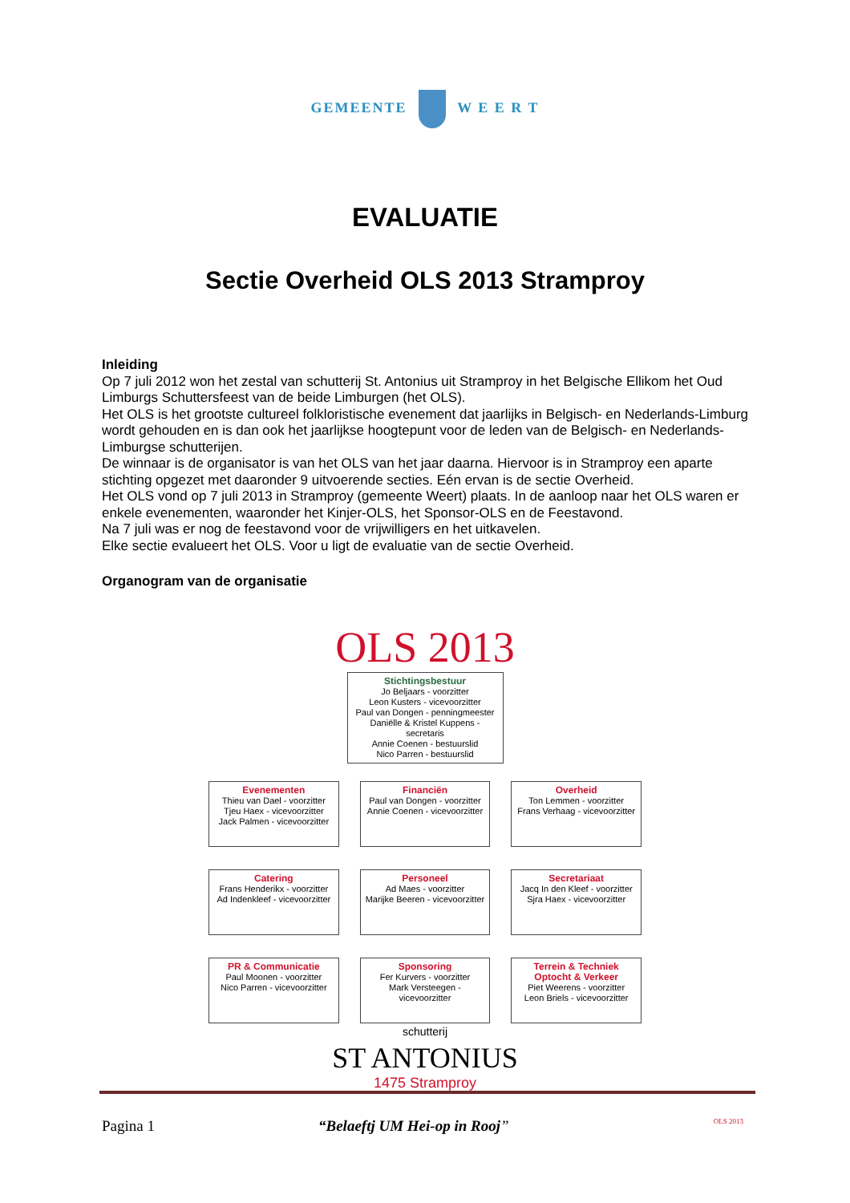GEMEENTE W E E R T
EVALUATIE
Sectie Overheid OLS 2013 Stramproy
Inleiding
Op 7 juli 2012 won het zestal van schutterij St. Antonius uit Stramproy in het Belgische Ellikom het Oud Limburgs Schuttersfeest van de beide Limburgen (het OLS).
Het OLS is het grootste cultureel folkloristische evenement dat jaarlijks in Belgisch- en Nederlands-Limburg wordt gehouden en is dan ook het jaarlijkse hoogtepunt voor de leden van de Belgisch- en Nederlands-Limburgse schutterijen.
De winnaar is de organisator is van het OLS van het jaar daarna. Hiervoor is in Stramproy een aparte stichting opgezet met daaronder 9 uitvoerende secties. Eén ervan is de sectie Overheid.
Het OLS vond op 7 juli 2013 in Stramproy (gemeente Weert) plaats. In de aanloop naar het OLS waren er enkele evenementen, waaronder het Kinjer-OLS, het Sponsor-OLS en de Feestavond.
Na 7 juli was er nog de feestavond voor de vrijwilligers en het uitkavelen.
Elke sectie evalueert het OLS. Voor u ligt de evaluatie van de sectie Overheid.
Organogram van de organisatie
OLS 2013
Stichtingsbestuur
Jo Beljaars - voorzitter
Leon Kusters - vicevoorzitter
Paul van Dongen - penningmeester
Daniëlle & Kristel Kuppens - secretaris
Annie Coenen - bestuurslid
Nico Parren - bestuurslid
Evenementen
Thieu van Dael - voorzitter
Tjeu Haex - vicevoorzitter
Jack Palmen - vicevoorzitter
Financiën
Paul van Dongen - voorzitter
Annie Coenen - vicevoorzitter
Overheid
Ton Lemmen - voorzitter
Frans Verhaag - vicevoorzitter
Catering
Frans Henderikx - voorzitter
Ad Indenkleef - vicevoorzitter
Personeel
Ad Maes - voorzitter
Marijke Beeren - vicevoorzitter
Secretariaat
Jacq In den Kleef - voorzitter
Sjra Haex - vicevoorzitter
PR & Communicatie
Paul Moonen - voorzitter
Nico Parren - vicevoorzitter
Sponsoring
Fer Kurvers - voorzitter
Mark Versteegen - vicevoorzitter
Terrein & Techniek
Optocht & Verkeer
Piet Weerens - voorzitter
Leon Briels - vicevoorzitter
schutterij
ST ANTONIUS
1475 Stramproy
Pagina 1 “Belaeftj UM Hei-op in Rooj” OLS 2013